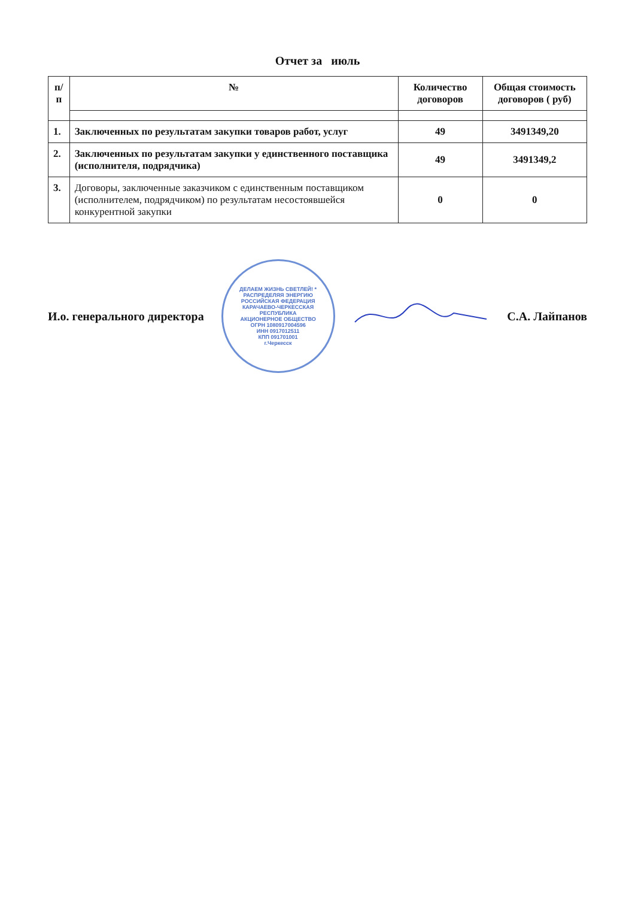Отчет за июль
| п/п | № | Количество договоров | Общая стоимость договоров ( руб) |
| --- | --- | --- | --- |
| 1. | Заключенных по результатам закупки товаров работ, услуг | 49 | 3491349,20 |
| 2. | Заключенных по результатам закупки у единственного поставщика (исполнителя, подрядчика) | 49 | 3491349,2 |
| 3. | Договоры, заключенные заказчиком с единственным поставщиком (исполнителем, подрядчиком) по результатам несостоявшейся конкурентной закупки | 0 | 0 |
И.о. генерального директора
ДЕЛАЕМ ЖИЗНЬ СВЕТЛЕЙ! * РАСПРЕДЕЛЯЯ ЭНЕРГИЮ
РОССИЙСКАЯ ФЕДЕРАЦИЯ КАРАЧАЕВО-ЧЕРКЕССКАЯ РЕСПУБЛИКА
АКЦИОНЕРНОЕ ОБЩЕСТВО
ОГРН 1080917004596
ИНН 0917012511
КПП 091701001
г.Черкесск
С.А. Лайпанов